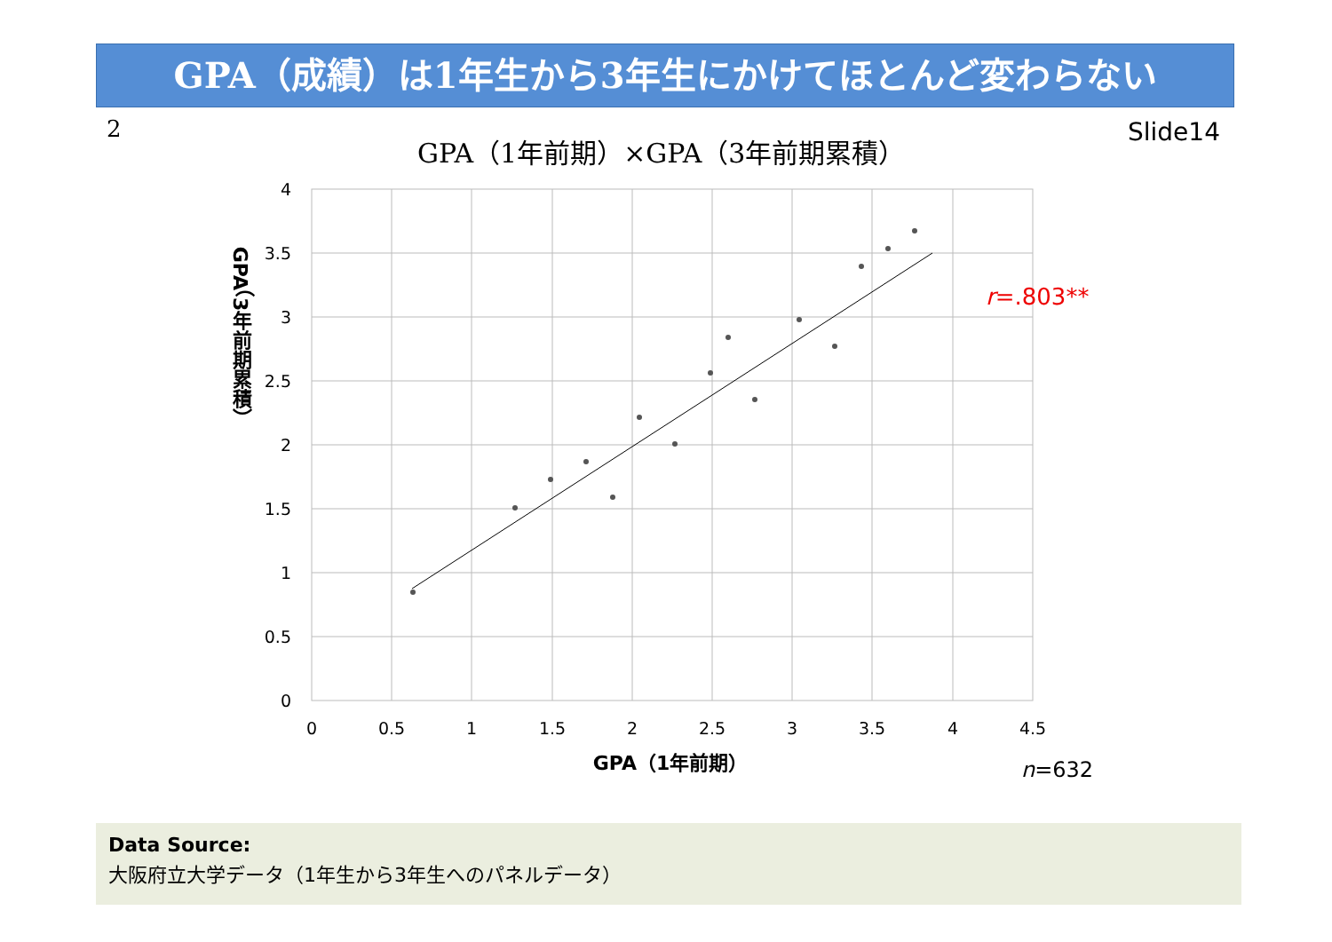GPA（成績）は1年生から3年生にかけてほとんど変わらない
2 Slide14
GPA（1年前期）×GPA（3年前期累積）
4
3.5
3
2.5
2
1.5
1
0.5
0
0
0.5
1
1.5
2
2.5
3
3.5
4
4.5
GPA（1年前期）
GPA（3年前期累積）
r=.803**
n=632
Data Source:
大阪府立大学データ（1年生から3年生へのパネルデータ）